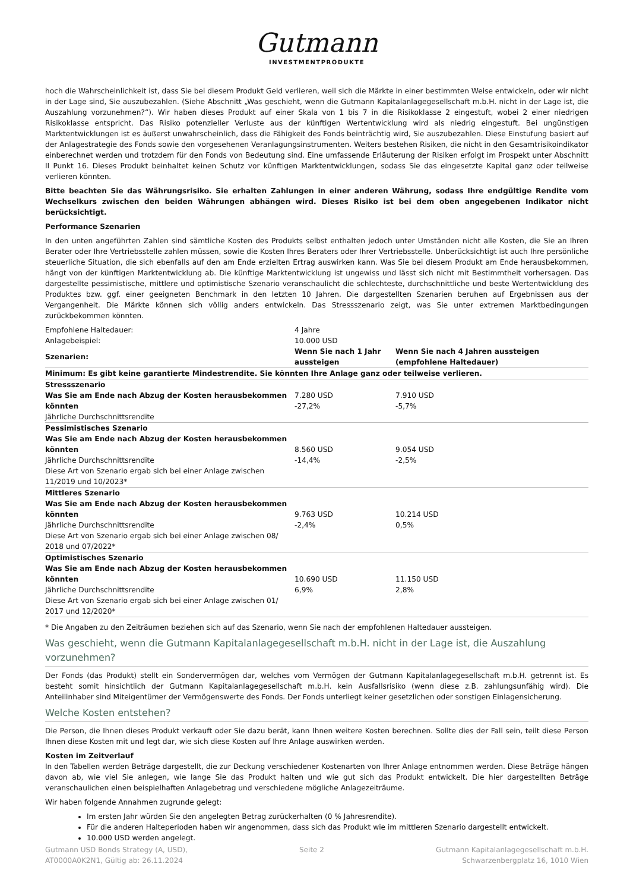Gutmann
INVESTMENTPRODUKTE
hoch die Wahrscheinlichkeit ist, dass Sie bei diesem Produkt Geld verlieren, weil sich die Märkte in einer bestimmten Weise entwickeln, oder wir nicht in der Lage sind, Sie auszubezahlen. (Siehe Abschnitt „Was geschieht, wenn die Gutmann Kapitalanlagegesellschaft m.b.H. nicht in der Lage ist, die Auszahlung vorzunehmen?“). Wir haben dieses Produkt auf einer Skala von 1 bis 7 in die Risikoklasse 2 eingestuft, wobei 2 einer niedrigen Risikoklasse entspricht. Das Risiko potenzieller Verluste aus der künftigen Wertentwicklung wird als niedrig eingestuft. Bei ungünstigen Marktentwicklungen ist es äußerst unwahrscheinlich, dass die Fähigkeit des Fonds beinträchtig wird, Sie auszubezahlen. Diese Einstufung basiert auf der Anlagestrategie des Fonds sowie den vorgesehenen Veranlagungsinstrumenten. Weiters bestehen Risiken, die nicht in den Gesamtrisikoindikator einberechnet werden und trotzdem für den Fonds von Bedeutung sind. Eine umfassende Erläuterung der Risiken erfolgt im Prospekt unter Abschnitt II Punkt 16. Dieses Produkt beinhaltet keinen Schutz vor künftigen Marktentwicklungen, sodass Sie das eingesetzte Kapital ganz oder teilweise verlieren könnten.
Bitte beachten Sie das Währungsrisiko. Sie erhalten Zahlungen in einer anderen Währung, sodass Ihre endgültige Rendite vom Wechselkurs zwischen den beiden Währungen abhängen wird. Dieses Risiko ist bei dem oben angegebenen Indikator nicht berücksichtigt.
Performance Szenarien
In den unten angeführten Zahlen sind sämtliche Kosten des Produkts selbst enthalten jedoch unter Umständen nicht alle Kosten, die Sie an Ihren Berater oder Ihre Vertriebsstelle zahlen müssen, sowie die Kosten Ihres Beraters oder Ihrer Vertriebsstelle. Unberücksichtigt ist auch Ihre persönliche steuerliche Situation, die sich ebenfalls auf den am Ende erzielten Ertrag auswirken kann. Was Sie bei diesem Produkt am Ende herausbekommen, hängt von der künftigen Marktentwicklung ab. Die künftige Marktentwicklung ist ungewiss und lässt sich nicht mit Bestimmtheit vorhersagen. Das dargestellte pessimistische, mittlere und optimistische Szenario veranschaulicht die schlechteste, durchschnittliche und beste Wertentwicklung des Produktes bzw. ggf. einer geeigneten Benchmark in den letzten 10 Jahren. Die dargestellten Szenarien beruhen auf Ergebnissen aus der Vergangenheit. Die Märkte können sich völlig anders entwickeln. Das Stressszenario zeigt, was Sie unter extremen Marktbedingungen zurückbekommen könnten.
| Empfohlene Haltedauer: | 4 Jahre |
| Anlagebeispiel: | 10.000 USD |
| Szenarien: | Wenn Sie nach 1 Jahr aussteigen | Wenn Sie nach 4 Jahren aussteigen (empfohlene Haltedauer) |
| Minimum: Es gibt keine garantierte Mindestrendite. Sie könnten Ihre Anlage ganz oder teilweise verlieren. | | |
| Stressszenario Was Sie am Ende nach Abzug der Kosten herausbekommen könnten Jährliche Durchschnittsrendite | 7.280 USD -27,2% | 7.910 USD -5,7% |
| Pessimistisches Szenario Was Sie am Ende nach Abzug der Kosten herausbekommen könnten Jährliche Durchschnittsrendite Diese Art von Szenario ergab sich bei einer Anlage zwischen 11/2019 und 10/2023* | 8.560 USD -14,4% | 9.054 USD -2,5% |
| Mittleres Szenario Was Sie am Ende nach Abzug der Kosten herausbekommen könnten Jährliche Durchschnittsrendite Diese Art von Szenario ergab sich bei einer Anlage zwischen 08/ 2018 und 07/2022* | 9.763 USD -2,4% | 10.214 USD 0,5% |
| Optimistisches Szenario Was Sie am Ende nach Abzug der Kosten herausbekommen könnten Jährliche Durchschnittsrendite Diese Art von Szenario ergab sich bei einer Anlage zwischen 01/ 2017 und 12/2020* | 10.690 USD 6,9% | 11.150 USD 2,8% |
* Die Angaben zu den Zeiträumen beziehen sich auf das Szenario, wenn Sie nach der empfohlenen Haltedauer aussteigen.
Was geschieht, wenn die Gutmann Kapitalanlagegesellschaft m.b.H. nicht in der Lage ist, die Auszahlung vorzunehmen?
Der Fonds (das Produkt) stellt ein Sondervermögen dar, welches vom Vermögen der Gutmann Kapitalanlagegesellschaft m.b.H. getrennt ist. Es besteht somit hinsichtlich der Gutmann Kapitalanlagegesellschaft m.b.H. kein Ausfallsrisiko (wenn diese z.B. zahlungsunfähig wird). Die Anteilinhaber sind Miteigentümer der Vermögenswerte des Fonds. Der Fonds unterliegt keiner gesetzlichen oder sonstigen Einlagensicherung.
Welche Kosten entstehen?
Die Person, die Ihnen dieses Produkt verkauft oder Sie dazu berät, kann Ihnen weitere Kosten berechnen. Sollte dies der Fall sein, teilt diese Person Ihnen diese Kosten mit und legt dar, wie sich diese Kosten auf Ihre Anlage auswirken werden.
Kosten im Zeitverlauf
In den Tabellen werden Beträge dargestellt, die zur Deckung verschiedener Kostenarten von Ihrer Anlage entnommen werden. Diese Beträge hängen davon ab, wie viel Sie anlegen, wie lange Sie das Produkt halten und wie gut sich das Produkt entwickelt. Die hier dargestellten Beträge veranschaulichen einen beispielhaften Anlagebetrag und verschiedene mögliche Anlagezeiträume.
Wir haben folgende Annahmen zugrunde gelegt:
Im ersten Jahr würden Sie den angelegten Betrag zurückerhalten (0 % Jahresrendite).
Für die anderen Halteperioden haben wir angenommen, dass sich das Produkt wie im mittleren Szenario dargestellt entwickelt.
10.000 USD werden angelegt.
Gutmann USD Bonds Strategy (A, USD),
AT0000A0K2N1, Gültig ab: 26.11.2024
Seite 2 Gutmann Kapitalanlagegesellschaft m.b.H.
Schwarzenbergplatz 16, 1010 Wien